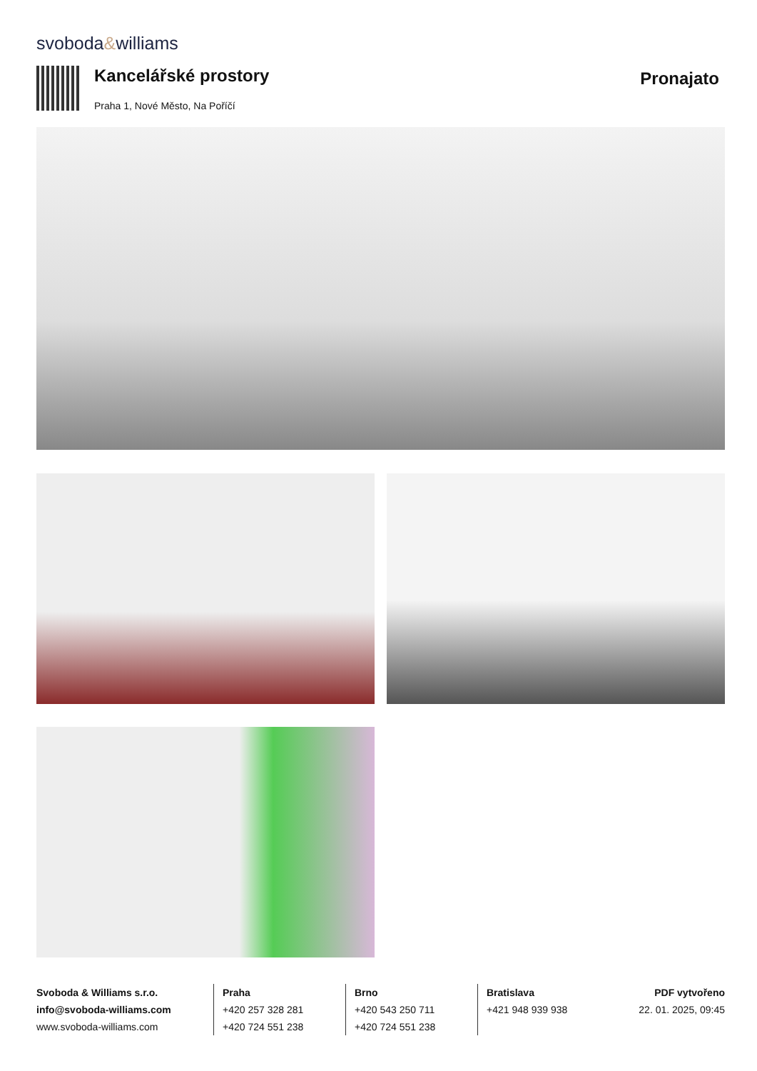svoboda&williams
Kancelářské prostory
Praha 1, Nové Město, Na Poříčí
Pronajato
Svoboda & Williams s.r.o.
info@svoboda-williams.com
www.svoboda-williams.com
Praha
+420 257 328 281
+420 724 551 238
Brno
+420 543 250 711
+420 724 551 238
Bratislava
+421 948 939 938
PDF vytvořeno
22. 01. 2025, 09:45